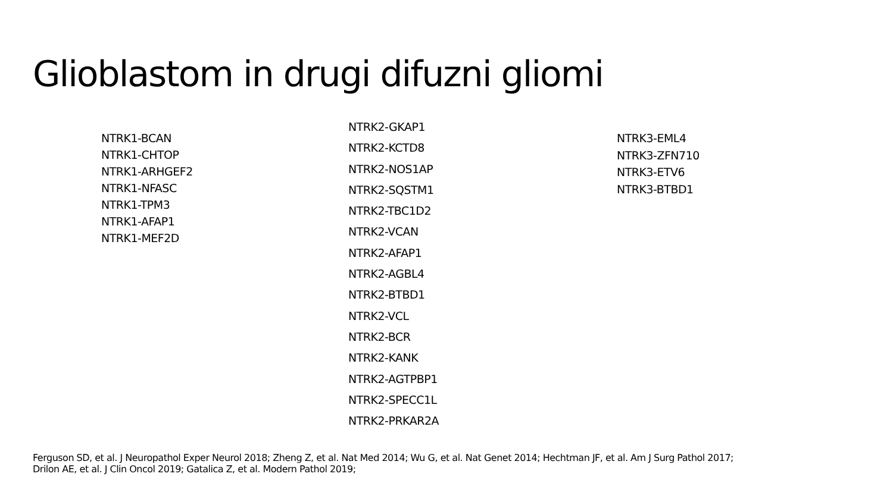Glioblastom in drugi difuzni gliomi
NTRK1-BCAN
NTRK1-CHTOP
NTRK1-ARHGEF2
NTRK1-NFASC
NTRK1-TPM3
NTRK1-AFAP1
NTRK1-MEF2D
NTRK2-GKAP1
NTRK2-KCTD8
NTRK2-NOS1AP
NTRK2-SQSTM1
NTRK2-TBC1D2
NTRK2-VCAN
NTRK2-AFAP1
NTRK2-AGBL4
NTRK2-BTBD1
NTRK2-VCL
NTRK2-BCR
NTRK2-KANK
NTRK2-AGTPBP1
NTRK2-SPECC1L
NTRK2-PRKAR2A
NTRK3-EML4
NTRK3-ZFN710
NTRK3-ETV6
NTRK3-BTBD1
Ferguson SD, et al. J Neuropathol Exper Neurol 2018; Zheng Z, et al. Nat Med 2014; Wu G, et al. Nat Genet 2014; Hechtman JF, et al. Am J Surg Pathol 2017;
Drilon AE, et al. J Clin Oncol 2019; Gatalica Z, et al. Modern Pathol 2019;